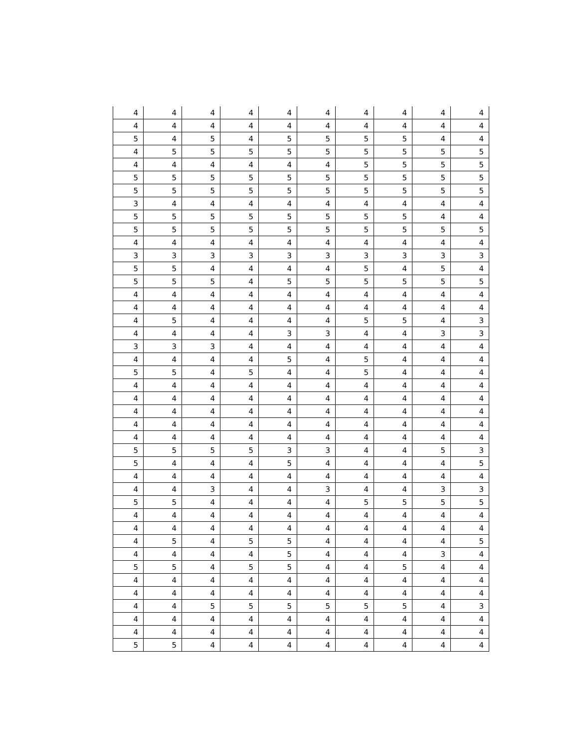| 4 | 4 | 4 | 4 | 4 | 4 | 4 | 4 | 4 | 4 |
| 4 | 4 | 4 | 4 | 4 | 4 | 4 | 4 | 4 | 4 |
| 5 | 4 | 5 | 4 | 5 | 5 | 5 | 5 | 4 | 4 |
| 4 | 5 | 5 | 5 | 5 | 5 | 5 | 5 | 5 | 5 |
| 4 | 4 | 4 | 4 | 4 | 4 | 5 | 5 | 5 | 5 |
| 5 | 5 | 5 | 5 | 5 | 5 | 5 | 5 | 5 | 5 |
| 5 | 5 | 5 | 5 | 5 | 5 | 5 | 5 | 5 | 5 |
| 3 | 4 | 4 | 4 | 4 | 4 | 4 | 4 | 4 | 4 |
| 5 | 5 | 5 | 5 | 5 | 5 | 5 | 5 | 4 | 4 |
| 5 | 5 | 5 | 5 | 5 | 5 | 5 | 5 | 5 | 5 |
| 4 | 4 | 4 | 4 | 4 | 4 | 4 | 4 | 4 | 4 |
| 3 | 3 | 3 | 3 | 3 | 3 | 3 | 3 | 3 | 3 |
| 5 | 5 | 4 | 4 | 4 | 4 | 5 | 4 | 5 | 4 |
| 5 | 5 | 5 | 4 | 5 | 5 | 5 | 5 | 5 | 5 |
| 4 | 4 | 4 | 4 | 4 | 4 | 4 | 4 | 4 | 4 |
| 4 | 4 | 4 | 4 | 4 | 4 | 4 | 4 | 4 | 4 |
| 4 | 5 | 4 | 4 | 4 | 4 | 5 | 5 | 4 | 3 |
| 4 | 4 | 4 | 4 | 3 | 3 | 4 | 4 | 3 | 3 |
| 3 | 3 | 3 | 4 | 4 | 4 | 4 | 4 | 4 | 4 |
| 4 | 4 | 4 | 4 | 5 | 4 | 5 | 4 | 4 | 4 |
| 5 | 5 | 4 | 5 | 4 | 4 | 5 | 4 | 4 | 4 |
| 4 | 4 | 4 | 4 | 4 | 4 | 4 | 4 | 4 | 4 |
| 4 | 4 | 4 | 4 | 4 | 4 | 4 | 4 | 4 | 4 |
| 4 | 4 | 4 | 4 | 4 | 4 | 4 | 4 | 4 | 4 |
| 4 | 4 | 4 | 4 | 4 | 4 | 4 | 4 | 4 | 4 |
| 4 | 4 | 4 | 4 | 4 | 4 | 4 | 4 | 4 | 4 |
| 5 | 5 | 5 | 5 | 3 | 3 | 4 | 4 | 5 | 3 |
| 5 | 4 | 4 | 4 | 5 | 4 | 4 | 4 | 4 | 5 |
| 4 | 4 | 4 | 4 | 4 | 4 | 4 | 4 | 4 | 4 |
| 4 | 4 | 3 | 4 | 4 | 3 | 4 | 4 | 3 | 3 |
| 5 | 5 | 4 | 4 | 4 | 4 | 5 | 5 | 5 | 5 |
| 4 | 4 | 4 | 4 | 4 | 4 | 4 | 4 | 4 | 4 |
| 4 | 4 | 4 | 4 | 4 | 4 | 4 | 4 | 4 | 4 |
| 4 | 5 | 4 | 5 | 5 | 4 | 4 | 4 | 4 | 5 |
| 4 | 4 | 4 | 4 | 5 | 4 | 4 | 4 | 3 | 4 |
| 5 | 5 | 4 | 5 | 5 | 4 | 4 | 5 | 4 | 4 |
| 4 | 4 | 4 | 4 | 4 | 4 | 4 | 4 | 4 | 4 |
| 4 | 4 | 4 | 4 | 4 | 4 | 4 | 4 | 4 | 4 |
| 4 | 4 | 5 | 5 | 5 | 5 | 5 | 5 | 4 | 3 |
| 4 | 4 | 4 | 4 | 4 | 4 | 4 | 4 | 4 | 4 |
| 4 | 4 | 4 | 4 | 4 | 4 | 4 | 4 | 4 | 4 |
| 5 | 5 | 4 | 4 | 4 | 4 | 4 | 4 | 4 | 4 |